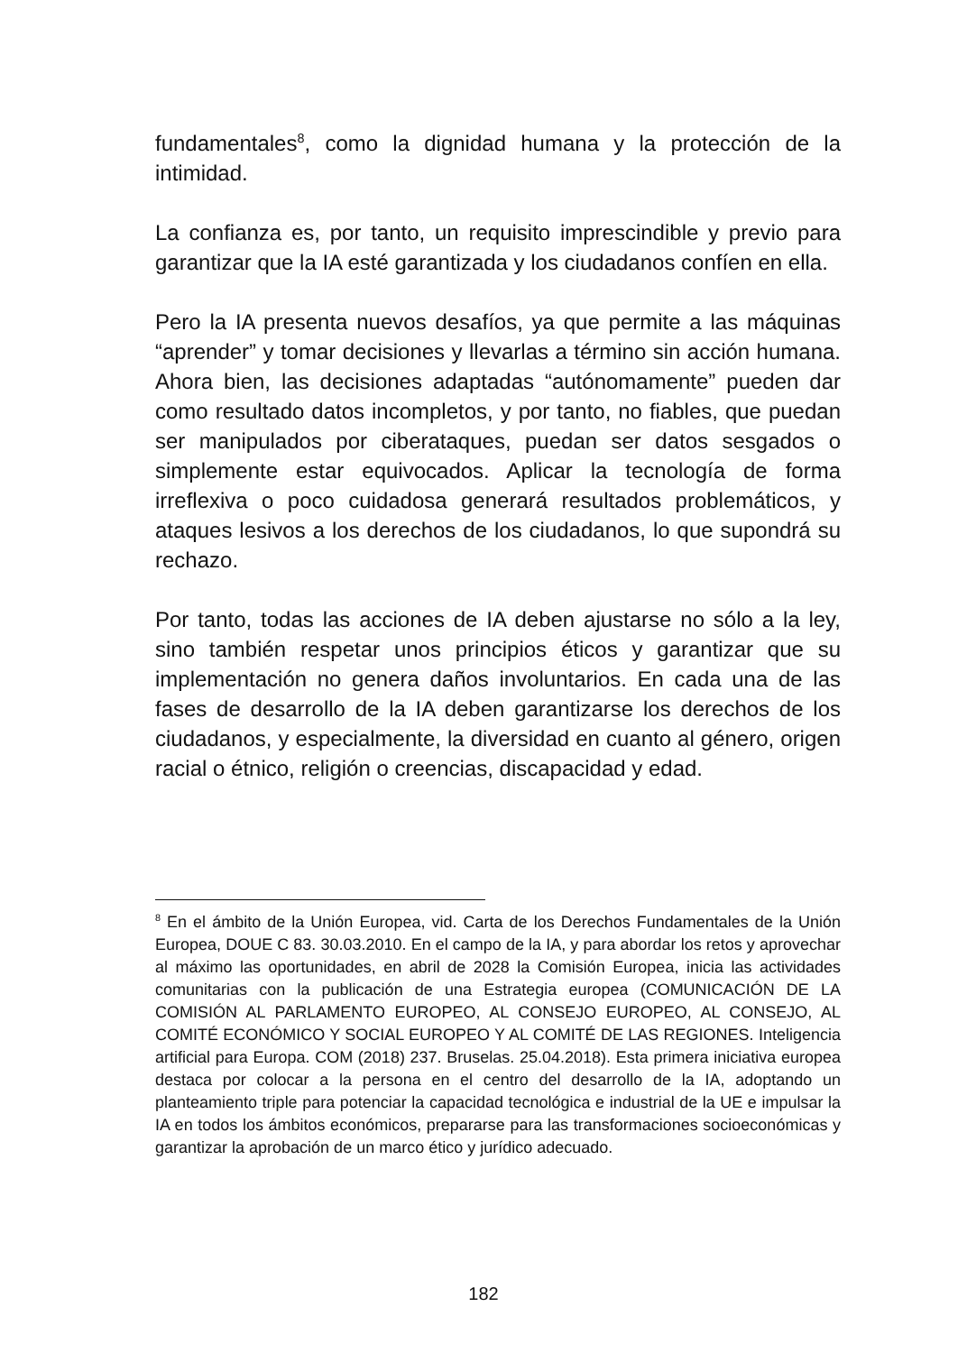fundamentales<sup>8</sup>, como la dignidad humana y la protección de la intimidad.
La confianza es, por tanto, un requisito imprescindible y previo para garantizar que la IA esté garantizada y los ciudadanos confíen en ella.
Pero la IA presenta nuevos desafíos, ya que permite a las máquinas “aprender” y tomar decisiones y llevarlas a término sin acción humana. Ahora bien, las decisiones adaptadas “autónomamente” pueden dar como resultado datos incompletos, y por tanto, no fiables, que puedan ser manipulados por ciberataques, puedan ser datos sesgados o simplemente estar equivocados. Aplicar la tecnología de forma irreflexiva o poco cuidadosa generará resultados problemáticos, y ataques lesivos a los derechos de los ciudadanos, lo que supondrá su rechazo.
Por tanto, todas las acciones de IA deben ajustarse no sólo a la ley, sino también respetar unos principios éticos y garantizar que su implementación no genera daños involuntarios. En cada una de las fases de desarrollo de la IA deben garantizarse los derechos de los ciudadanos, y especialmente, la diversidad en cuanto al género, origen racial o étnico, religión o creencias, discapacidad y edad.
<sup>8</sup> En el ámbito de la Unión Europea, vid. Carta de los Derechos Fundamentales de la Unión Europea, DOUE C 83. 30.03.2010. En el campo de la IA, y para abordar los retos y aprovechar al máximo las oportunidades, en abril de 2028 la Comisión Europea, inicia las actividades comunitarias con la publicación de una Estrategia europea (COMUNICACIÓN DE LA COMISIÓN AL PARLAMENTO EUROPEO, AL CONSEJO EUROPEO, AL CONSEJO, AL COMITÉ ECONÓMICO Y SOCIAL EUROPEO Y AL COMITÉ DE LAS REGIONES. Inteligencia artificial para Europa. COM (2018) 237. Bruselas. 25.04.2018). Esta primera iniciativa europea destaca por colocar a la persona en el centro del desarrollo de la IA, adoptando un planteamiento triple para potenciar la capacidad tecnológica e industrial de la UE e impulsar la IA en todos los ámbitos económicos, prepararse para las transformaciones socioeconómicas y garantizar la aprobación de un marco ético y jurídico adecuado.
182